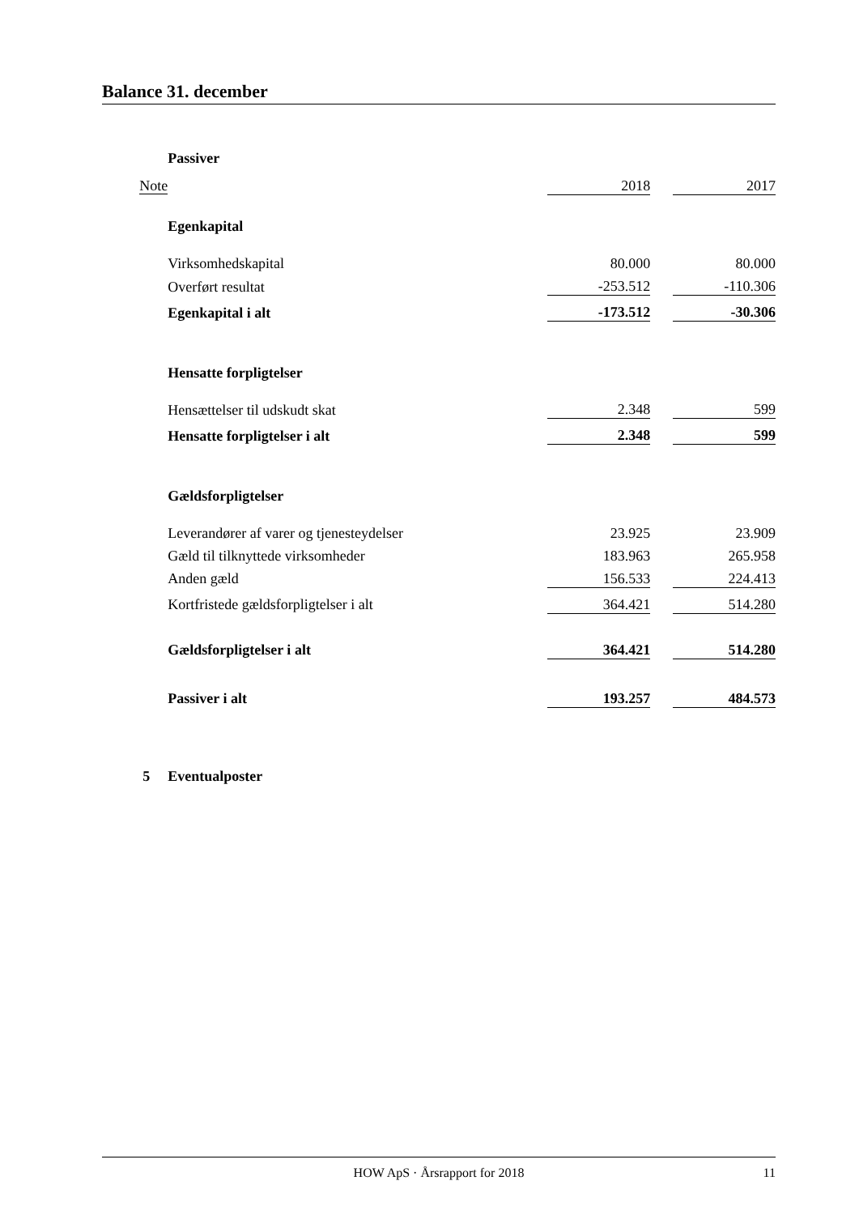Balance 31. december
| | Passiver | | | |
| Note | | 2018 | | 2017 |
| | Egenkapital | | | |
| | Virksomhedskapital | 80.000 | | 80.000 |
| | Overført resultat | -253.512 | | -110.306 |
| | Egenkapital i alt | -173.512 | | -30.306 |
| | Hensatte forpligtelser | | | |
| | Hensættelser til udskudt skat | 2.348 | | 599 |
| | Hensatte forpligtelser i alt | 2.348 | | 599 |
| | Gældsforpligtelser | | | |
| | Leverandører af varer og tjenesteydelser | 23.925 | | 23.909 |
| | Gæld til tilknyttede virksomheder | 183.963 | | 265.958 |
| | Anden gæld | 156.533 | | 224.413 |
| | Kortfristede gældsforpligtelser i alt | 364.421 | | 514.280 |
| | Gældsforpligtelser i alt | 364.421 | | 514.280 |
| | Passiver i alt | 193.257 | | 484.573 |
| 5 | Eventualposter | | | |
HOW ApS · Årsrapport for 2018 11